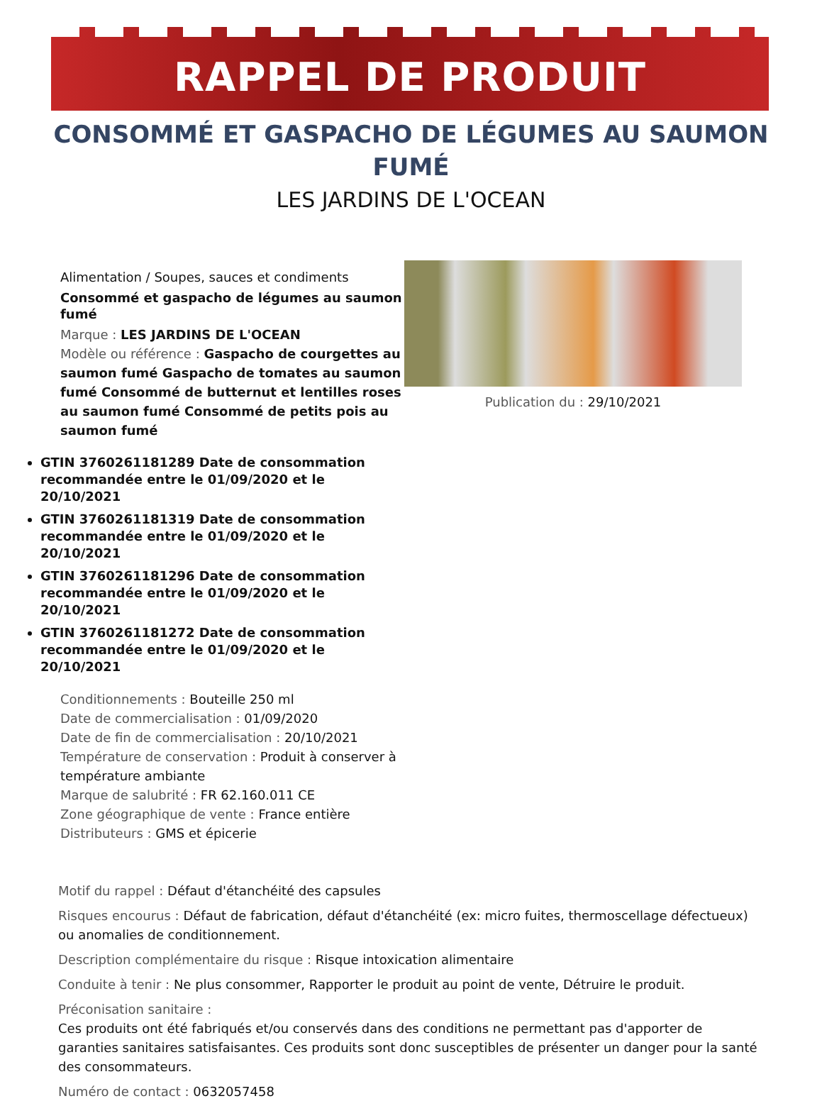RAPPEL DE PRODUIT
CONSOMMÉ ET GASPACHO DE LÉGUMES AU SAUMON FUMÉ
LES JARDINS DE L'OCEAN
Alimentation / Soupes, sauces et condiments
Consommé et gaspacho de légumes au saumon fumé
Marque : LES JARDINS DE L'OCEAN
Modèle ou référence : Gaspacho de courgettes au saumon fumé Gaspacho de tomates au saumon fumé Consommé de butternut et lentilles roses au saumon fumé Consommé de petits pois au saumon fumé
GTIN 3760261181289 Date de consommation recommandée entre le 01/09/2020 et le 20/10/2021
GTIN 3760261181319 Date de consommation recommandée entre le 01/09/2020 et le 20/10/2021
GTIN 3760261181296 Date de consommation recommandée entre le 01/09/2020 et le 20/10/2021
GTIN 3760261181272 Date de consommation recommandée entre le 01/09/2020 et le 20/10/2021
Conditionnements : Bouteille 250 ml
Date de commercialisation : 01/09/2020
Date de fin de commercialisation : 20/10/2021
Température de conservation : Produit à conserver à température ambiante
Marque de salubrité : FR 62.160.011 CE
Zone géographique de vente : France entière
Distributeurs : GMS et épicerie
Publication du : 29/10/2021
Motif du rappel : Défaut d'étanchéité des capsules
Risques encourus : Défaut de fabrication, défaut d'étanchéité (ex: micro fuites, thermoscellage défectueux) ou anomalies de conditionnement.
Description complémentaire du risque : Risque intoxication alimentaire
Conduite à tenir : Ne plus consommer, Rapporter le produit au point de vente, Détruire le produit.
Préconisation sanitaire :
Ces produits ont été fabriqués et/ou conservés dans des conditions ne permettant pas d'apporter de garanties sanitaires satisfaisantes. Ces produits sont donc susceptibles de présenter un danger pour la santé des consommateurs.
Numéro de contact : 0632057458